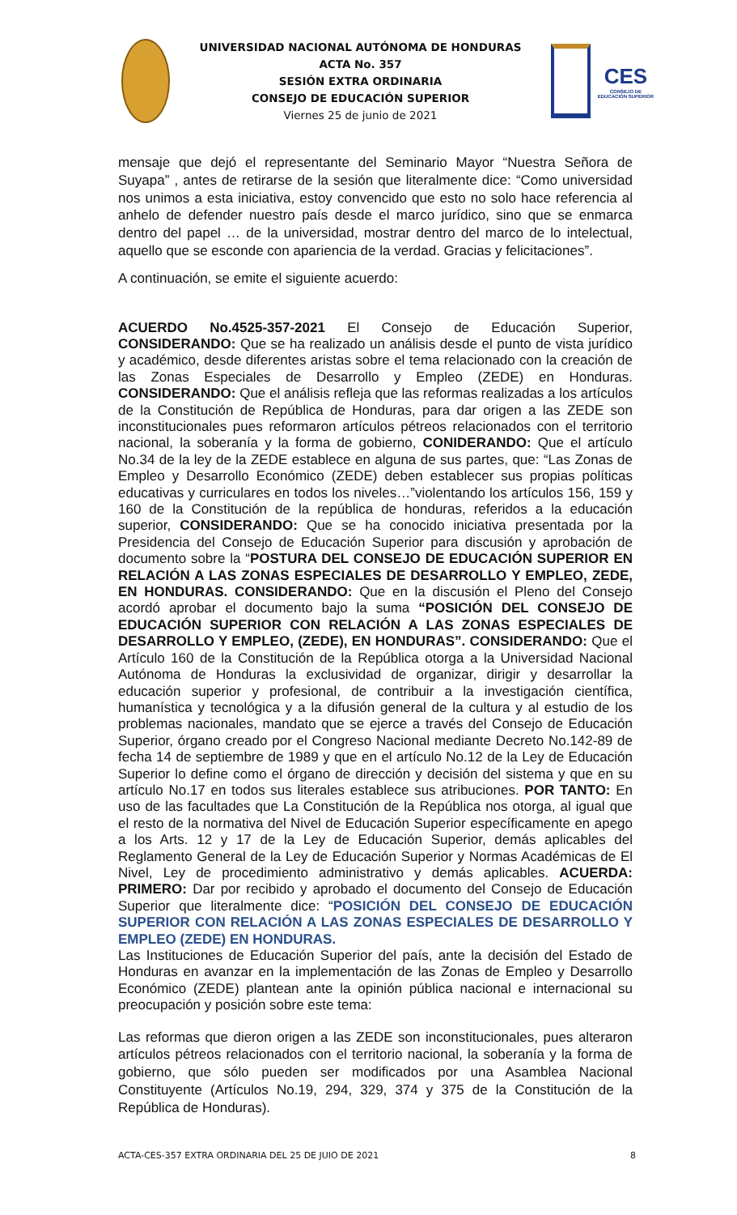UNIVERSIDAD NACIONAL AUTÓNOMA DE HONDURAS
ACTA No. 357
SESIÓN EXTRA ORDINARIA
CONSEJO DE EDUCACIÓN SUPERIOR
Viernes 25 de junio de 2021
CES
CONSEJO DE EDUCACIÓN SUPERIOR
mensaje que dejó el representante del Seminario Mayor “Nuestra Señora de Suyapa” , antes de retirarse de la sesión que literalmente dice: “Como universidad nos unimos a esta iniciativa, estoy convencido que esto no solo hace referencia al anhelo de defender nuestro país desde el marco jurídico, sino que se enmarca dentro del papel … de la universidad, mostrar dentro del marco de lo intelectual, aquello que se esconde con apariencia de la verdad. Gracias y felicitaciones”.
A continuación, se emite el siguiente acuerdo:
ACUERDO No.4525-357-2021 El Consejo de Educación Superior, CONSIDERANDO: Que se ha realizado un análisis desde el punto de vista jurídico y académico, desde diferentes aristas sobre el tema relacionado con la creación de las Zonas Especiales de Desarrollo y Empleo (ZEDE) en Honduras. CONSIDERANDO: Que el análisis refleja que las reformas realizadas a los artículos de la Constitución de República de Honduras, para dar origen a las ZEDE son inconstitucionales pues reformaron artículos pétreos relacionados con el territorio nacional, la soberanía y la forma de gobierno, CONIDERANDO: Que el artículo No.34 de la ley de la ZEDE establece en alguna de sus partes, que: “Las Zonas de Empleo y Desarrollo Económico (ZEDE) deben establecer sus propias políticas educativas y curriculares en todos los niveles…”violentando los artículos 156, 159 y 160 de la Constitución de la república de honduras, referidos a la educación superior, CONSIDERANDO: Que se ha conocido iniciativa presentada por la Presidencia del Consejo de Educación Superior para discusión y aprobación de documento sobre la “POSTURA DEL CONSEJO DE EDUCACIÓN SUPERIOR EN RELACIÓN A LAS ZONAS ESPECIALES DE DESARROLLO Y EMPLEO, ZEDE, EN HONDURAS. CONSIDERANDO: Que en la discusión el Pleno del Consejo acordó aprobar el documento bajo la suma “POSICIÓN DEL CONSEJO DE EDUCACIÓN SUPERIOR CON RELACIÓN A LAS ZONAS ESPECIALES DE DESARROLLO Y EMPLEO, (ZEDE), EN HONDURAS”. CONSIDERANDO: Que el Artículo 160 de la Constitución de la República otorga a la Universidad Nacional Autónoma de Honduras la exclusividad de organizar, dirigir y desarrollar la educación superior y profesional, de contribuir a la investigación científica, humanística y tecnológica y a la difusión general de la cultura y al estudio de los problemas nacionales, mandato que se ejerce a través del Consejo de Educación Superior, órgano creado por el Congreso Nacional mediante Decreto No.142-89 de fecha 14 de septiembre de 1989 y que en el artículo No.12 de la Ley de Educación Superior lo define como el órgano de dirección y decisión del sistema y que en su artículo No.17 en todos sus literales establece sus atribuciones. POR TANTO: En uso de las facultades que La Constitución de la República nos otorga, al igual que el resto de la normativa del Nivel de Educación Superior específicamente en apego a los Arts. 12 y 17 de la Ley de Educación Superior, demás aplicables del Reglamento General de la Ley de Educación Superior y Normas Académicas de El Nivel, Ley de procedimiento administrativo y demás aplicables. ACUERDA: PRIMERO: Dar por recibido y aprobado el documento del Consejo de Educación Superior que literalmente dice: “POSICIÓN DEL CONSEJO DE EDUCACIÓN SUPERIOR CON RELACIÓN A LAS ZONAS ESPECIALES DE DESARROLLO Y EMPLEO (ZEDE) EN HONDURAS.
Las Instituciones de Educación Superior del país, ante la decisión del Estado de Honduras en avanzar en la implementación de las Zonas de Empleo y Desarrollo Económico (ZEDE) plantean ante la opinión pública nacional e internacional su preocupación y posición sobre este tema:
Las reformas que dieron origen a las ZEDE son inconstitucionales, pues alteraron artículos pétreos relacionados con el territorio nacional, la soberanía y la forma de gobierno, que sólo pueden ser modificados por una Asamblea Nacional Constituyente (Artículos No.19, 294, 329, 374 y 375 de la Constitución de la República de Honduras).
ACTA-CES-357 EXTRA ORDINARIA DEL 25 DE JUIO DE 2021 8